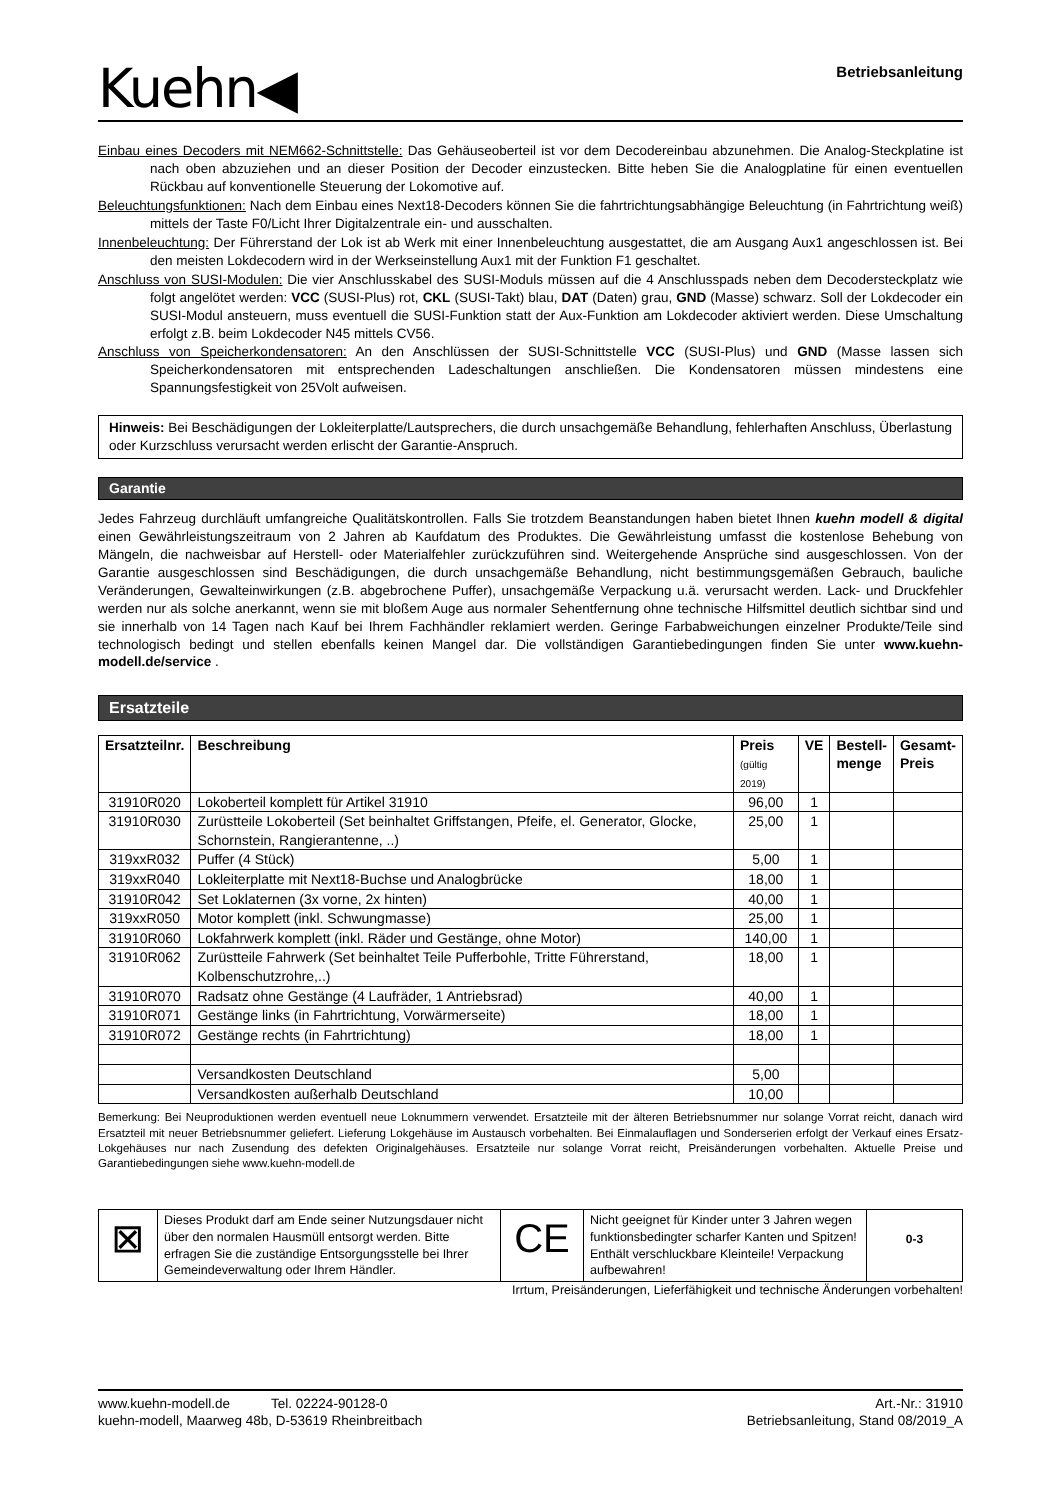Kuehn◀
Betriebsanleitung
Einbau eines Decoders mit NEM662-Schnittstelle: Das Gehäuseoberteil ist vor dem Decodereinbau abzunehmen. Die Analog-Steckplatine ist nach oben abzuziehen und an dieser Position der Decoder einzustecken. Bitte heben Sie die Analogplatine für einen eventuellen Rückbau auf konventionelle Steuerung der Lokomotive auf.
Beleuchtungsfunktionen: Nach dem Einbau eines Next18-Decoders können Sie die fahrtrichtungsabhängige Beleuchtung (in Fahrtrichtung weiß) mittels der Taste F0/Licht Ihrer Digitalzentrale ein- und ausschalten.
Innenbeleuchtung: Der Führerstand der Lok ist ab Werk mit einer Innenbeleuchtung ausgestattet, die am Ausgang Aux1 angeschlossen ist. Bei den meisten Lokdecodern wird in der Werkseinstellung Aux1 mit der Funktion F1 geschaltet.
Anschluss von SUSI-Modulen: Die vier Anschlusskabel des SUSI-Moduls müssen auf die 4 Anschlusspads neben dem Decodersteckplatz wie folgt angelötet werden: VCC (SUSI-Plus) rot, CKL (SUSI-Takt) blau, DAT (Daten) grau, GND (Masse) schwarz. Soll der Lokdecoder ein SUSI-Modul ansteuern, muss eventuell die SUSI-Funktion statt der Aux-Funktion am Lokdecoder aktiviert werden. Diese Umschaltung erfolgt z.B. beim Lokdecoder N45 mittels CV56.
Anschluss von Speicherkondensatoren: An den Anschlüssen der SUSI-Schnittstelle VCC (SUSI-Plus) und GND (Masse lassen sich Speicherkondensatoren mit entsprechenden Ladeschaltungen anschließen. Die Kondensatoren müssen mindestens eine Spannungsfestigkeit von 25Volt aufweisen.
Hinweis: Bei Beschädigungen der Lokleiterplatte/Lautsprechers, die durch unsachgemäße Behandlung, fehlerhaften Anschluss, Überlastung oder Kurzschluss verursacht werden erlischt der Garantie-Anspruch.
Garantie
Jedes Fahrzeug durchläuft umfangreiche Qualitätskontrollen. Falls Sie trotzdem Beanstandungen haben bietet Ihnen kuehn modell & digital einen Gewährleistungszeitraum von 2 Jahren ab Kaufdatum des Produktes. Die Gewährleistung umfasst die kostenlose Behebung von Mängeln, die nachweisbar auf Herstell- oder Materialfehler zurückzuführen sind. Weitergehende Ansprüche sind ausgeschlossen. Von der Garantie ausgeschlossen sind Beschädigungen, die durch unsachgemäße Behandlung, nicht bestimmungsgemäßen Gebrauch, bauliche Veränderungen, Gewalteinwirkungen (z.B. abgebrochene Puffer), unsachgemäße Verpackung u.ä. verursacht werden. Lack- und Druckfehler werden nur als solche anerkannt, wenn sie mit bloßem Auge aus normaler Sehentfernung ohne technische Hilfsmittel deutlich sichtbar sind und sie innerhalb von 14 Tagen nach Kauf bei Ihrem Fachhändler reklamiert werden. Geringe Farbabweichungen einzelner Produkte/Teile sind technologisch bedingt und stellen ebenfalls keinen Mangel dar. Die vollständigen Garantiebedingungen finden Sie unter www.kuehn-modell.de/service .
Ersatzteile
| Ersatzteilnr. | Beschreibung | Preis (gültig 2019) | VE | Bestell- menge | Gesamt- Preis |
| --- | --- | --- | --- | --- | --- |
| 31910R020 | Lokoberteil komplett für Artikel 31910 | 96,00 | 1 | | |
| 31910R030 | Zurüstteile Lokoberteil (Set beinhaltet Griffstangen, Pfeife, el. Generator, Glocke, Schornstein, Rangierantenne, ..) | 25,00 | 1 | | |
| 319xxR032 | Puffer (4 Stück) | 5,00 | 1 | | |
| 319xxR040 | Lokleiterplatte mit Next18-Buchse und Analogbrücke | 18,00 | 1 | | |
| 31910R042 | Set Loklaternen (3x vorne, 2x hinten) | 40,00 | 1 | | |
| 319xxR050 | Motor komplett (inkl. Schwungmasse) | 25,00 | 1 | | |
| 31910R060 | Lokfahrwerk komplett (inkl. Räder und Gestänge, ohne Motor) | 140,00 | 1 | | |
| 31910R062 | Zurüstteile Fahrwerk (Set beinhaltet Teile Pufferbohle, Tritte Führerstand, Kolbenschutzrohre,..) | 18,00 | 1 | | |
| 31910R070 | Radsatz ohne Gestänge (4 Laufräder, 1 Antriebsrad) | 40,00 | 1 | | |
| 31910R071 | Gestänge links (in Fahrtrichtung, Vorwärmerseite) | 18,00 | 1 | | |
| 31910R072 | Gestänge rechts (in Fahrtrichtung) | 18,00 | 1 | | |
| | Versandkosten Deutschland | 5,00 | | | |
| | Versandkosten außerhalb Deutschland | 10,00 | | | |
Bemerkung: Bei Neuproduktionen werden eventuell neue Loknummern verwendet. Ersatzteile mit der älteren Betriebsnummer nur solange Vorrat reicht, danach wird Ersatzteil mit neuer Betriebsnummer geliefert. Lieferung Lokgehäuse im Austausch vorbehalten. Bei Einmalauflagen und Sonderserien erfolgt der Verkauf eines Ersatz-Lokgehäuses nur nach Zusendung des defekten Originalgehäuses. Ersatzteile nur solange Vorrat reicht, Preisänderungen vorbehalten. Aktuelle Preise und Garantiebedingungen siehe www.kuehn-modell.de
⊠
Dieses Produkt darf am Ende seiner Nutzungsdauer nicht über den normalen Hausmüll entsorgt werden. Bitte erfragen Sie die zuständige Entsorgungsstelle bei Ihrer Gemeindeverwaltung oder Ihrem Händler.
CE
Nicht geeignet für Kinder unter 3 Jahren wegen funktionsbedingter scharfer Kanten und Spitzen! Enthält verschluckbare Kleinteile! Verpackung aufbewahren!
0-3
Irrtum, Preisänderungen, Lieferfähigkeit und technische Änderungen vorbehalten!
www.kuehn-modell.de Tel. 02224-90128-0
kuehn-modell, Maarweg 48b, D-53619 Rheinbreitbach
Art.-Nr.: 31910
Betriebsanleitung, Stand 08/2019_A